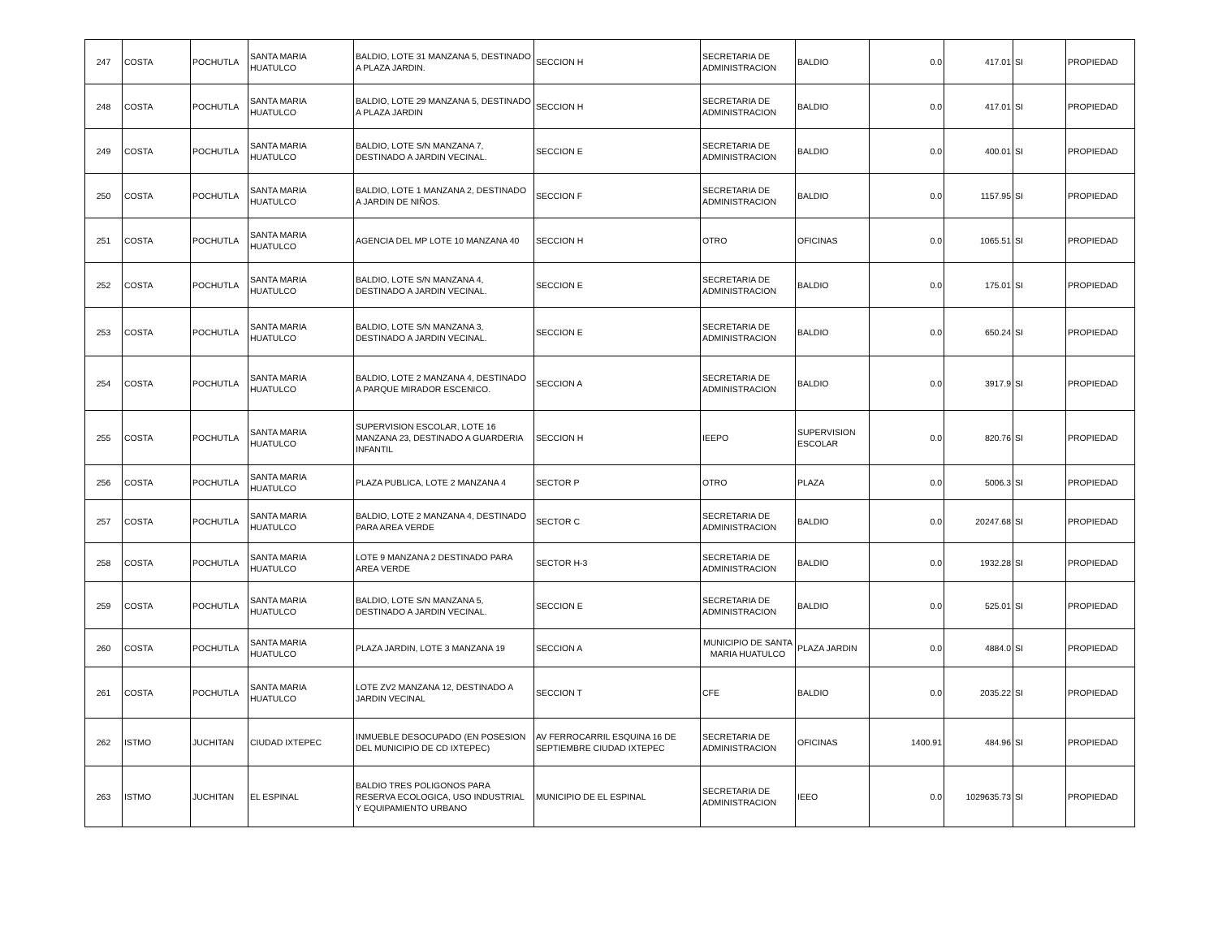| 247 | COSTA | POCHUTLA | SANTA MARIA HUATULCO | BALDIO, LOTE 31 MANZANA 5, DESTINADO A PLAZA JARDIN. | SECCION H | SECRETARIA DE ADMINISTRACION | BALDIO | 0.0 | 417.01 | SI | PROPIEDAD |
| 248 | COSTA | POCHUTLA | SANTA MARIA HUATULCO | BALDIO, LOTE 29 MANZANA 5, DESTINADO A PLAZA JARDIN | SECCION H | SECRETARIA DE ADMINISTRACION | BALDIO | 0.0 | 417.01 | SI | PROPIEDAD |
| 249 | COSTA | POCHUTLA | SANTA MARIA HUATULCO | BALDIO, LOTE S/N MANZANA 7, DESTINADO A JARDIN VECINAL. | SECCION E | SECRETARIA DE ADMINISTRACION | BALDIO | 0.0 | 400.01 | SI | PROPIEDAD |
| 250 | COSTA | POCHUTLA | SANTA MARIA HUATULCO | BALDIO, LOTE 1 MANZANA 2, DESTINADO A JARDIN DE NIÑOS. | SECCION F | SECRETARIA DE ADMINISTRACION | BALDIO | 0.0 | 1157.95 | SI | PROPIEDAD |
| 251 | COSTA | POCHUTLA | SANTA MARIA HUATULCO | AGENCIA DEL MP LOTE 10 MANZANA 40 | SECCION H | OTRO | OFICINAS | 0.0 | 1065.51 | SI | PROPIEDAD |
| 252 | COSTA | POCHUTLA | SANTA MARIA HUATULCO | BALDIO, LOTE S/N MANZANA 4, DESTINADO A JARDIN VECINAL. | SECCION E | SECRETARIA DE ADMINISTRACION | BALDIO | 0.0 | 175.01 | SI | PROPIEDAD |
| 253 | COSTA | POCHUTLA | SANTA MARIA HUATULCO | BALDIO, LOTE S/N MANZANA 3, DESTINADO A JARDIN VECINAL. | SECCION E | SECRETARIA DE ADMINISTRACION | BALDIO | 0.0 | 650.24 | SI | PROPIEDAD |
| 254 | COSTA | POCHUTLA | SANTA MARIA HUATULCO | BALDIO, LOTE 2 MANZANA 4, DESTINADO A PARQUE MIRADOR ESCENICO. | SECCION A | SECRETARIA DE ADMINISTRACION | BALDIO | 0.0 | 3917.9 | SI | PROPIEDAD |
| 255 | COSTA | POCHUTLA | SANTA MARIA HUATULCO | SUPERVISION ESCOLAR, LOTE 16 MANZANA 23, DESTINADO A GUARDERIA INFANTIL | SECCION H | IEEPO | SUPERVISION ESCOLAR | 0.0 | 820.76 | SI | PROPIEDAD |
| 256 | COSTA | POCHUTLA | SANTA MARIA HUATULCO | PLAZA PUBLICA, LOTE 2 MANZANA 4 | SECTOR P | OTRO | PLAZA | 0.0 | 5006.3 | SI | PROPIEDAD |
| 257 | COSTA | POCHUTLA | SANTA MARIA HUATULCO | BALDIO, LOTE 2 MANZANA 4, DESTINADO PARA AREA VERDE | SECTOR C | SECRETARIA DE ADMINISTRACION | BALDIO | 0.0 | 20247.68 | SI | PROPIEDAD |
| 258 | COSTA | POCHUTLA | SANTA MARIA HUATULCO | LOTE 9 MANZANA 2 DESTINADO PARA AREA VERDE | SECTOR H-3 | SECRETARIA DE ADMINISTRACION | BALDIO | 0.0 | 1932.28 | SI | PROPIEDAD |
| 259 | COSTA | POCHUTLA | SANTA MARIA HUATULCO | BALDIO, LOTE S/N MANZANA 5, DESTINADO A JARDIN VECINAL. | SECCION E | SECRETARIA DE ADMINISTRACION | BALDIO | 0.0 | 525.01 | SI | PROPIEDAD |
| 260 | COSTA | POCHUTLA | SANTA MARIA HUATULCO | PLAZA JARDIN, LOTE 3 MANZANA 19 | SECCION A | MUNICIPIO DE SANTA MARIA HUATULCO | PLAZA JARDIN | 0.0 | 4884.0 | SI | PROPIEDAD |
| 261 | COSTA | POCHUTLA | SANTA MARIA HUATULCO | LOTE ZV2 MANZANA 12, DESTINADO A JARDIN VECINAL | SECCION T | CFE | BALDIO | 0.0 | 2035.22 | SI | PROPIEDAD |
| 262 | ISTMO | JUCHITAN | CIUDAD IXTEPEC | INMUEBLE DESOCUPADO (EN POSESION DEL MUNICIPIO DE CD IXTEPEC) | AV FERROCARRIL ESQUINA 16 DE SEPTIEMBRE CIUDAD IXTEPEC | SECRETARIA DE ADMINISTRACION | OFICINAS | 1400.91 | 484.96 | SI | PROPIEDAD |
| 263 | ISTMO | JUCHITAN | EL ESPINAL | BALDIO TRES POLIGONOS PARA RESERVA ECOLOGICA, USO INDUSTRIAL Y EQUIPAMIENTO URBANO | MUNICIPIO DE EL ESPINAL | SECRETARIA DE ADMINISTRACION | IEEO | 0.0 | 1029635.73 | SI | PROPIEDAD |